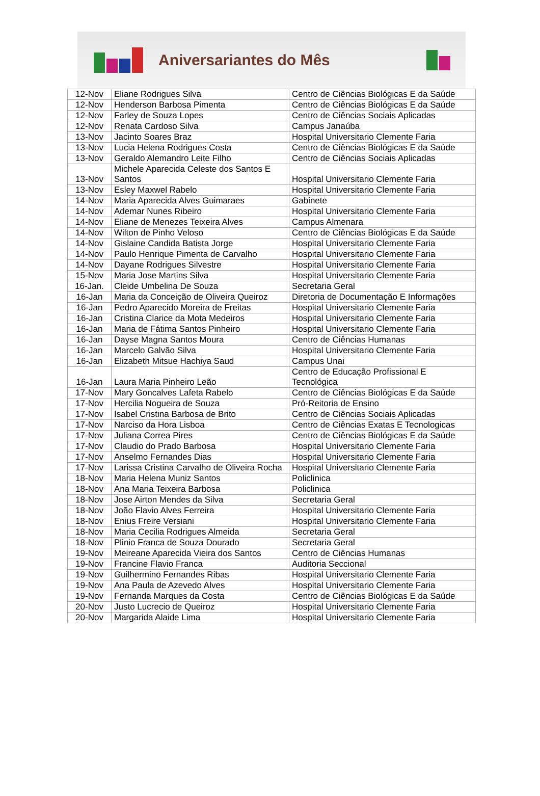Aniversariantes do Mês
| 12-Nov | Eliane Rodrigues Silva | Centro de Ciências Biológicas E da Saúde |
| 12-Nov | Henderson Barbosa Pimenta | Centro de Ciências Biológicas E da Saúde |
| 12-Nov | Farley de Souza Lopes | Centro de Ciências Sociais Aplicadas |
| 12-Nov | Renata Cardoso Silva | Campus Janaúba |
| 13-Nov | Jacinto Soares Braz | Hospital Universitario Clemente Faria |
| 13-Nov | Lucia Helena Rodrigues Costa | Centro de Ciências Biológicas E da Saúde |
| 13-Nov | Geraldo Alemandro Leite Filho | Centro de Ciências Sociais Aplicadas |
| 13-Nov | Michele Aparecida Celeste dos Santos E Santos | Hospital Universitario Clemente Faria |
| 13-Nov | Esley Maxwel Rabelo | Hospital Universitario Clemente Faria |
| 14-Nov | Maria Aparecida Alves Guimaraes | Gabinete |
| 14-Nov | Ademar Nunes Ribeiro | Hospital Universitario Clemente Faria |
| 14-Nov | Eliane de Menezes Teixeira Alves | Campus Almenara |
| 14-Nov | Wilton de Pinho Veloso | Centro de Ciências Biológicas E da Saúde |
| 14-Nov | Gislaine Candida Batista Jorge | Hospital Universitario Clemente Faria |
| 14-Nov | Paulo Henrique Pimenta de Carvalho | Hospital Universitario Clemente Faria |
| 14-Nov | Dayane Rodrigues Silvestre | Hospital Universitario Clemente Faria |
| 15-Nov | Maria Jose Martins Silva | Hospital Universitario Clemente Faria |
| 16-Jan. | Cleide Umbelina De Souza | Secretaria Geral |
| 16-Jan | Maria da Conceição de Oliveira Queiroz | Diretoria de Documentação E Informações |
| 16-Jan | Pedro Aparecido Moreira de Freitas | Hospital Universitario Clemente Faria |
| 16-Jan | Cristina Clarice da Mota Medeiros | Hospital Universitario Clemente Faria |
| 16-Jan | Maria de Fátima Santos Pinheiro | Hospital Universitario Clemente Faria |
| 16-Jan | Dayse Magna Santos Moura | Centro de Ciências Humanas |
| 16-Jan | Marcelo Galvão Silva | Hospital Universitario Clemente Faria |
| 16-Jan | Elizabeth Mitsue Hachiya Saud | Campus Unai |
| 16-Jan | Laura Maria Pinheiro Leão | Centro de Educação Profissional E Tecnológica |
| 17-Nov | Mary Goncalves Lafeta Rabelo | Centro de Ciências Biológicas E da Saúde |
| 17-Nov | Hercilia Nogueira de Souza | Pró-Reitoria de Ensino |
| 17-Nov | Isabel Cristina Barbosa de Brito | Centro de Ciências Sociais Aplicadas |
| 17-Nov | Narciso da Hora Lisboa | Centro de Ciências Exatas E Tecnologicas |
| 17-Nov | Juliana Correa Pires | Centro de Ciências Biológicas E da Saúde |
| 17-Nov | Claudio do Prado Barbosa | Hospital Universitario Clemente Faria |
| 17-Nov | Anselmo Fernandes Dias | Hospital Universitario Clemente Faria |
| 17-Nov | Larissa Cristina Carvalho de Oliveira Rocha | Hospital Universitario Clemente Faria |
| 18-Nov | Maria Helena Muniz Santos | Policlinica |
| 18-Nov | Ana Maria Teixeira Barbosa | Policlinica |
| 18-Nov | Jose Airton Mendes da Silva | Secretaria Geral |
| 18-Nov | João Flavio Alves Ferreira | Hospital Universitario Clemente Faria |
| 18-Nov | Enius Freire Versiani | Hospital Universitario Clemente Faria |
| 18-Nov | Maria Cecilia Rodrigues Almeida | Secretaria Geral |
| 18-Nov | Plinio Franca de Souza Dourado | Secretaria Geral |
| 19-Nov | Meireane Aparecida Vieira dos Santos | Centro de Ciências Humanas |
| 19-Nov | Francine Flavio Franca | Auditoria Seccional |
| 19-Nov | Guilhermino Fernandes Ribas | Hospital Universitario Clemente Faria |
| 19-Nov | Ana Paula de Azevedo Alves | Hospital Universitario Clemente Faria |
| 19-Nov | Fernanda Marques da Costa | Centro de Ciências Biológicas E da Saúde |
| 20-Nov | Justo Lucrecio de Queiroz | Hospital Universitario Clemente Faria |
| 20-Nov | Margarida Alaide Lima | Hospital Universitario Clemente Faria |